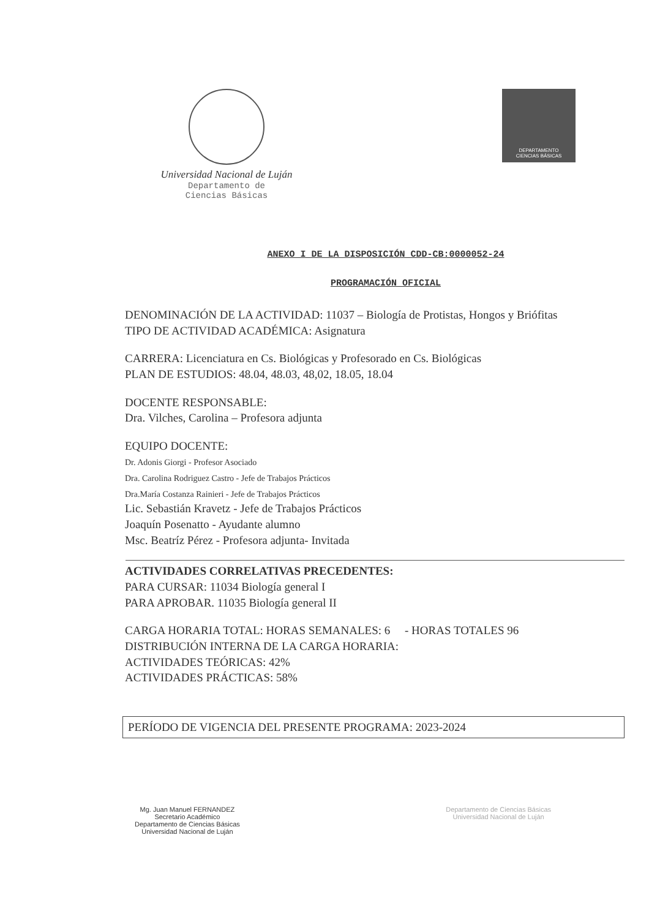Universidad Nacional de Luján
Departamento de
Ciencias Básicas
DEPARTAMENTO
CIENCIAS BÁSICAS
ANEXO I DE LA DISPOSICIÓN CDD-CB:0000052-24
PROGRAMACIÓN OFICIAL
DENOMINACIÓN DE LA ACTIVIDAD: 11037 – Biología de Protistas, Hongos y Briófitas
TIPO DE ACTIVIDAD ACADÉMICA: Asignatura
CARRERA: Licenciatura en Cs. Biológicas y Profesorado en Cs. Biológicas
PLAN DE ESTUDIOS: 48.04, 48.03, 48,02, 18.05, 18.04
DOCENTE RESPONSABLE:
Dra. Vilches, Carolina – Profesora adjunta
EQUIPO DOCENTE:
Dr. Adonis Giorgi - Profesor Asociado
Dra. Carolina Rodriguez Castro - Jefe de Trabajos Prácticos
Dra.María Costanza Rainieri - Jefe de Trabajos Prácticos
Lic. Sebastián Kravetz - Jefe de Trabajos Prácticos
Joaquín Posenatto - Ayudante alumno
Msc. Beatríz Pérez - Profesora adjunta- Invitada
ACTIVIDADES CORRELATIVAS PRECEDENTES:
PARA CURSAR: 11034 Biología general I
PARA APROBAR. 11035 Biología general II
CARGA HORARIA TOTAL: HORAS SEMANALES: 6 - HORAS TOTALES 96
DISTRIBUCIÓN INTERNA DE LA CARGA HORARIA:
ACTIVIDADES TEÓRICAS: 42%
ACTIVIDADES PRÁCTICAS: 58%
PERÍODO DE VIGENCIA DEL PRESENTE PROGRAMA: 2023-2024
Mg. Juan Manuel FERNANDEZ
Secretario Académico
Departamento de Ciencias Básicas
Universidad Nacional de Luján
Departamento de Ciencias Básicas
Universidad Nacional de Luján